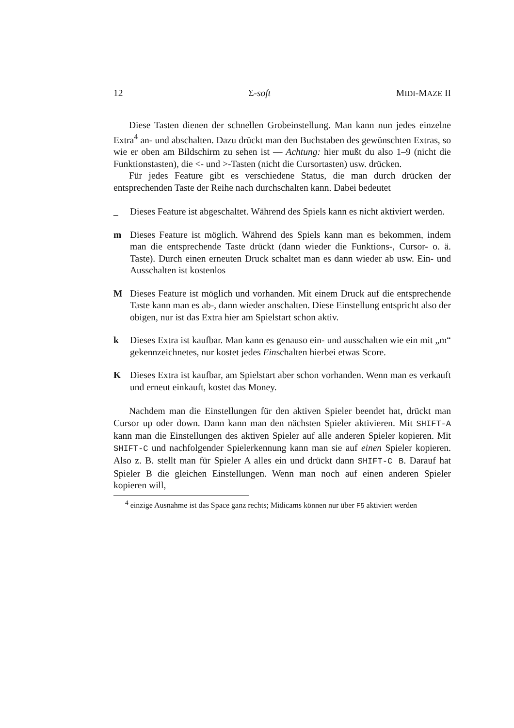12 Σ-soft MIDI-MAZE II
Diese Tasten dienen der schnellen Grobeinstellung. Man kann nun jedes einzelne Extra<sup>4</sup> an- und abschalten. Dazu drückt man den Buchstaben des gewünschten Extras, so wie er oben am Bildschirm zu sehen ist — Achtung: hier mußt du also 1–9 (nicht die Funktionstasten), die <- und >-Tasten (nicht die Cursortasten) usw. drücken.
Für jedes Feature gibt es verschiedene Status, die man durch drücken der entsprechenden Taste der Reihe nach durchschalten kann. Dabei bedeutet
_ Dieses Feature ist abgeschaltet. Während des Spiels kann es nicht aktiviert werden.
m Dieses Feature ist möglich. Während des Spiels kann man es bekommen, indem man die entsprechende Taste drückt (dann wieder die Funktions-, Cursor- o. ä. Taste). Durch einen erneuten Druck schaltet man es dann wieder ab usw. Ein- und Ausschalten ist kostenlos
M Dieses Feature ist möglich und vorhanden. Mit einem Druck auf die entsprechende Taste kann man es ab-, dann wieder anschalten. Diese Einstellung entspricht also der obigen, nur ist das Extra hier am Spielstart schon aktiv.
k Dieses Extra ist kaufbar. Man kann es genauso ein- und ausschalten wie ein mit „m“ gekennzeichnetes, nur kostet jedes Einschalten hierbei etwas Score.
K Dieses Extra ist kaufbar, am Spielstart aber schon vorhanden. Wenn man es verkauft und erneut einkauft, kostet das Money.
Nachdem man die Einstellungen für den aktiven Spieler beendet hat, drückt man Cursor up oder down. Dann kann man den nächsten Spieler aktivieren. Mit SHIFT-A kann man die Einstellungen des aktiven Spieler auf alle anderen Spieler kopieren. Mit SHIFT-C und nachfolgender Spielerkennung kann man sie auf einen Spieler kopieren. Also z. B. stellt man für Spieler A alles ein und drückt dann SHIFT-C B. Darauf hat Spieler B die gleichen Einstellungen. Wenn man noch auf einen anderen Spieler kopieren will,
<sup>4</sup> einzige Ausnahme ist das Space ganz rechts; Midicams können nur über F5 aktiviert werden